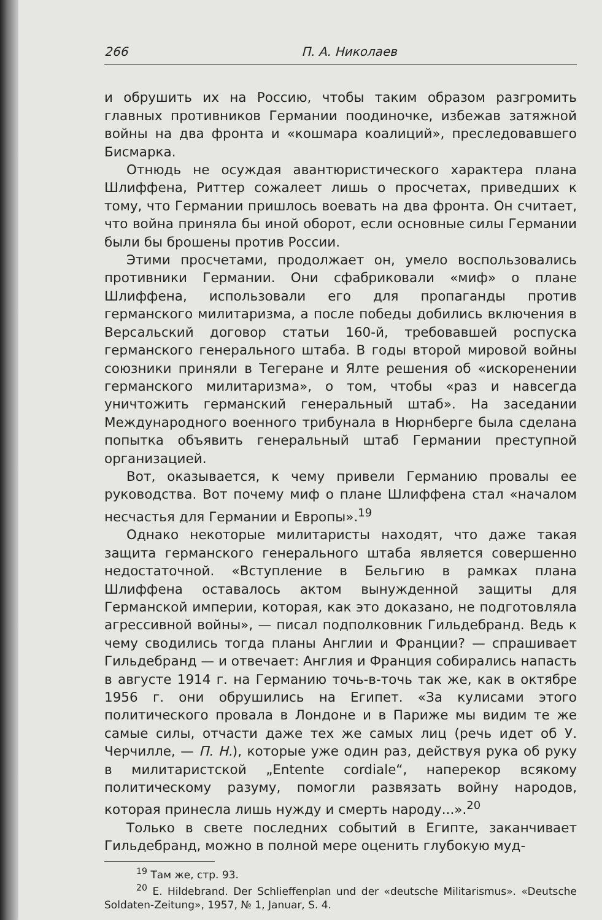266 П. А. Николаев
и обрушить их на Россию, чтобы таким образом разгромить главных противников Германии поодиночке, избежав затяжной войны на два фронта и «кошмара коалиций», преследовавшего Бисмарка.
Отнюдь не осуждая авантюристического характера плана Шлиффена, Риттер сожалеет лишь о просчетах, приведших к тому, что Германии пришлось воевать на два фронта. Он считает, что война приняла бы иной оборот, если основные силы Германии были бы брошены против России.
Этими просчетами, продолжает он, умело воспользовались противники Германии. Они сфабриковали «миф» о плане Шлиффена, использовали его для пропаганды против германского милитаризма, а после победы добились включения в Версальский договор статьи 160-й, требовавшей роспуска германского генерального штаба. В годы второй мировой войны союзники приняли в Тегеране и Ялте решения об «искоренении германского милитаризма», о том, чтобы «раз и навсегда уничтожить германский генеральный штаб». На заседании Международного военного трибунала в Нюрнберге была сделана попытка объявить генеральный штаб Германии преступной организацией.
Вот, оказывается, к чему привели Германию провалы ее руководства. Вот почему миф о плане Шлиффена стал «началом несчастья для Германии и Европы».<sup>19</sup>
Однако некоторые милитаристы находят, что даже такая защита германского генерального штаба является совершенно недостаточной. «Вступление в Бельгию в рамках плана Шлиффена оставалось актом вынужденной защиты для Германской империи, которая, как это доказано, не подготовляла агрессивной войны», — писал подполковник Гильдебранд. Ведь к чему сводились тогда планы Англии и Франции? — спрашивает Гильдебранд — и отвечает: Англия и Франция собирались напасть в августе 1914 г. на Германию точь-в-точь так же, как в октябре 1956 г. они обрушились на Египет. «За кулисами этого политического провала в Лондоне и в Париже мы видим те же самые силы, отчасти даже тех же самых лиц (речь идет об У. Черчилле, — П. Н.), которые уже один раз, действуя рука об руку в милитаристской „Entente cordiale“, наперекор всякому политическому разуму, помогли развязать войну народов, которая принесла лишь нужду и смерть народу...».<sup>20</sup>
Только в свете последних событий в Египте, заканчивает Гильдебранд, можно в полной мере оценить глубокую муд-
<sup>19</sup> Там же, стр. 93.
<sup>20</sup> E. Hildebrand. Der Schlieffenplan und der «deutsche Militarismus». «Deutsche Soldaten-Zeitung», 1957, № 1, Januar, S. 4.